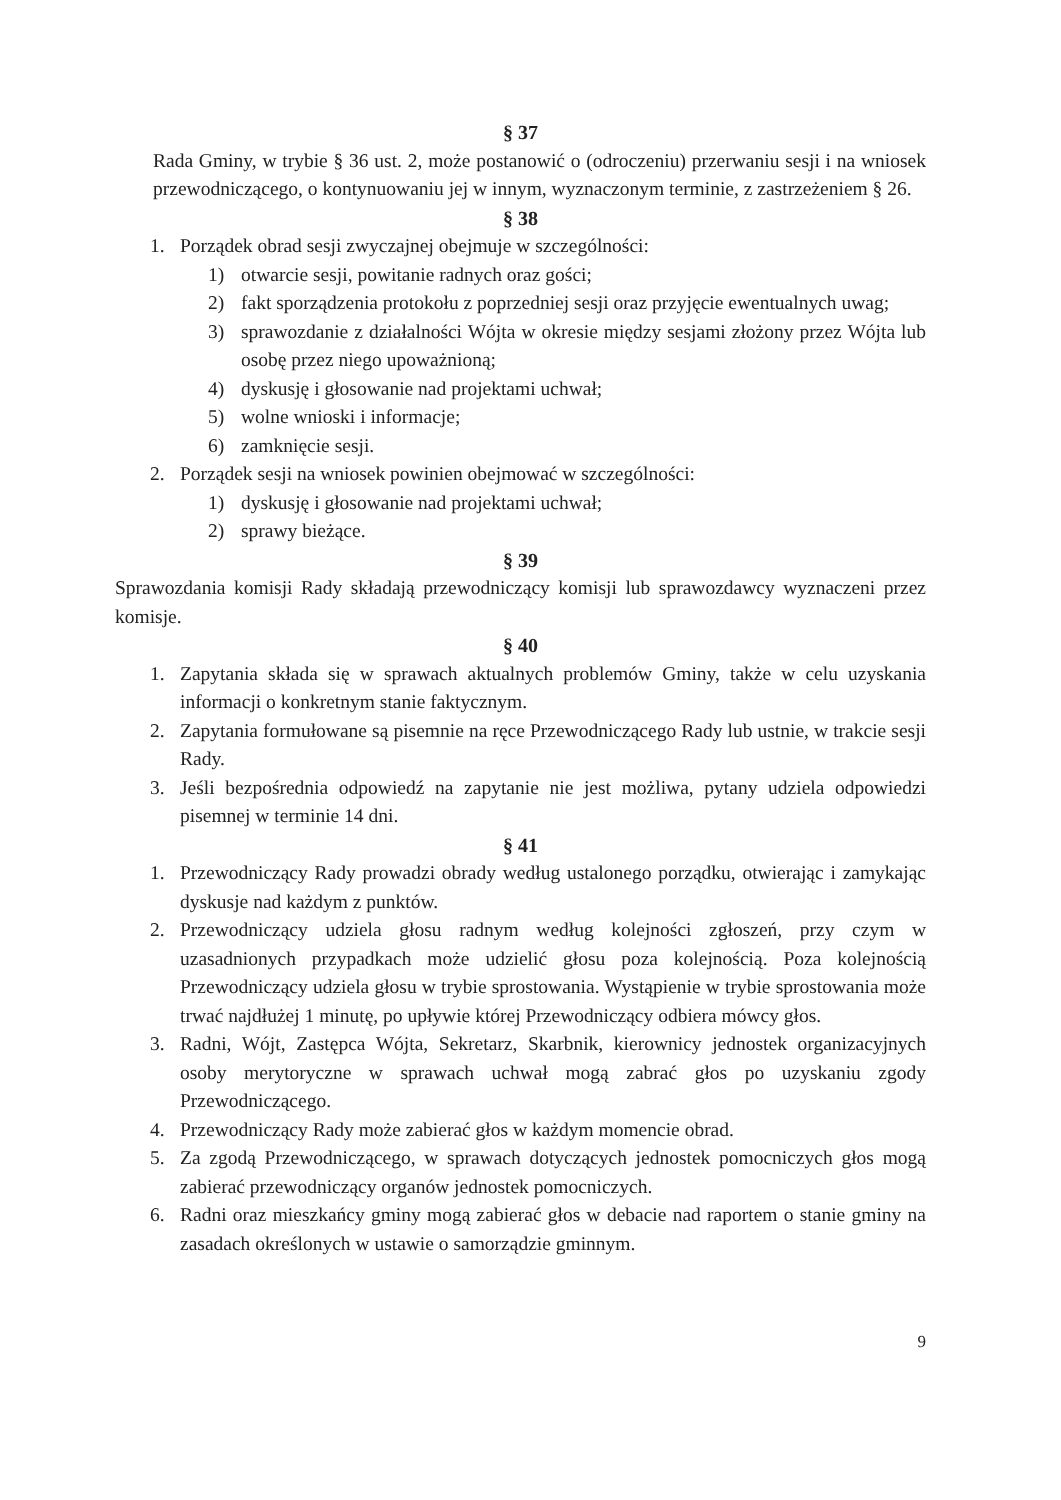§ 37
Rada Gminy, w trybie § 36 ust. 2, może postanowić o (odroczeniu) przerwaniu sesji i na wniosek przewodniczącego, o kontynuowaniu jej w innym, wyznaczonym terminie, z zastrzeżeniem § 26.
§ 38
1. Porządek obrad sesji zwyczajnej obejmuje w szczególności:
1) otwarcie sesji, powitanie radnych oraz gości;
2) fakt sporządzenia protokołu z poprzedniej sesji oraz przyjęcie ewentualnych uwag;
3) sprawozdanie z działalności Wójta w okresie między sesjami złożony przez Wójta lub osobę przez niego upoważnioną;
4) dyskusję i głosowanie nad projektami uchwał;
5) wolne wnioski i informacje;
6) zamknięcie sesji.
2. Porządek sesji na wniosek powinien obejmować w szczególności:
1) dyskusję i głosowanie nad projektami uchwał;
2) sprawy bieżące.
§ 39
Sprawozdania komisji Rady składają przewodniczący komisji lub sprawozdawcy wyznaczeni przez komisje.
§ 40
1. Zapytania składa się w sprawach aktualnych problemów Gminy, także w celu uzyskania informacji o konkretnym stanie faktycznym.
2. Zapytania formułowane są pisemnie na ręce Przewodniczącego Rady lub ustnie, w trakcie sesji Rady.
3. Jeśli bezpośrednia odpowiedź na zapytanie nie jest możliwa, pytany udziela odpowiedzi pisemnej w terminie 14 dni.
§ 41
1. Przewodniczący Rady prowadzi obrady według ustalonego porządku, otwierając i zamykając dyskusje nad każdym z punktów.
2. Przewodniczący udziela głosu radnym według kolejności zgłoszeń, przy czym w uzasadnionych przypadkach może udzielić głosu poza kolejnością. Poza kolejnością Przewodniczący udziela głosu w trybie sprostowania. Wystąpienie w trybie sprostowania może trwać najdłużej 1 minutę, po upływie której Przewodniczący odbiera mówcy głos.
3. Radni, Wójt, Zastępca Wójta, Sekretarz, Skarbnik, kierownicy jednostek organizacyjnych osoby merytoryczne w sprawach uchwał mogą zabrać głos po uzyskaniu zgody Przewodniczącego.
4. Przewodniczący Rady może zabierać głos w każdym momencie obrad.
5. Za zgodą Przewodniczącego, w sprawach dotyczących jednostek pomocniczych głos mogą zabierać przewodniczący organów jednostek pomocniczych.
6. Radni oraz mieszkańcy gminy mogą zabierać głos w debacie nad raportem o stanie gminy na zasadach określonych w ustawie o samorządzie gminnym.
9